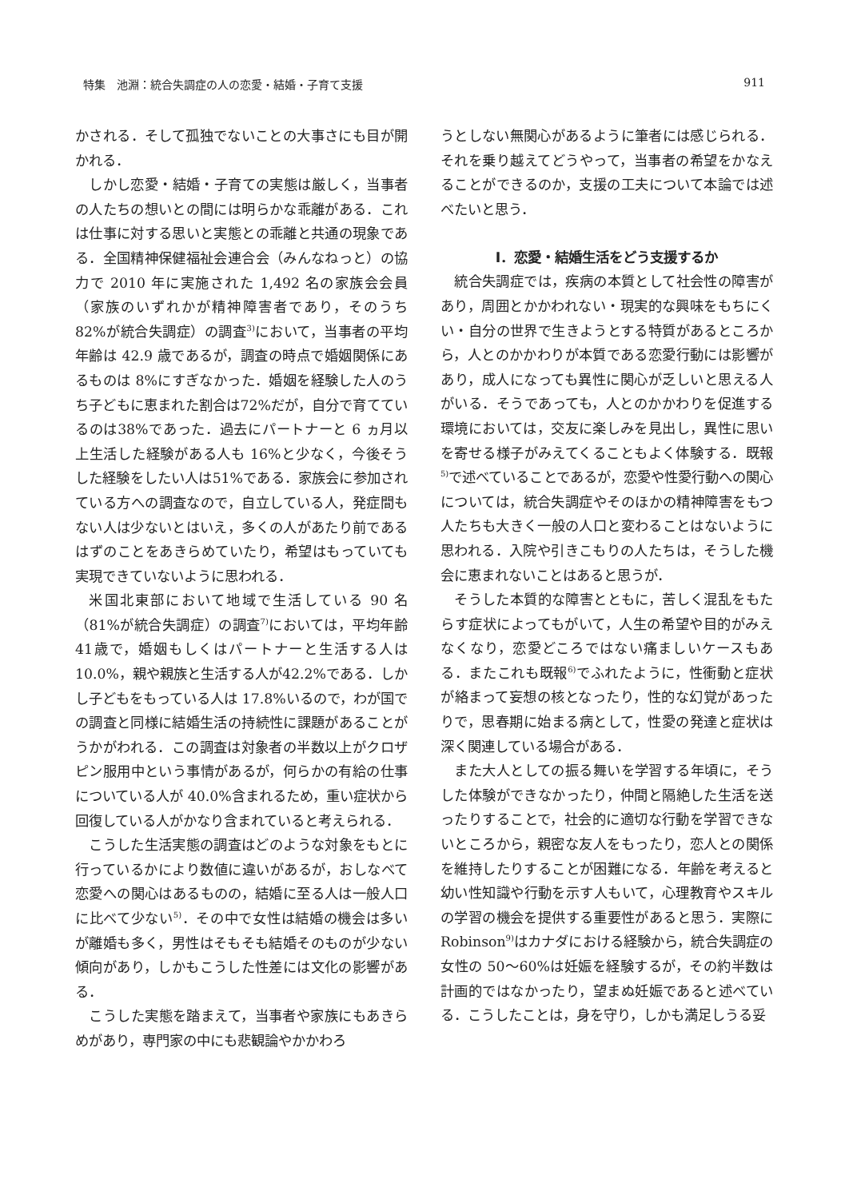特集　池淵：統合失調症の人の恋愛・結婚・子育て支援 911
かされる．そして孤独でないことの大事さにも目が開かれる．
しかし恋愛・結婚・子育ての実態は厳しく，当事者の人たちの想いとの間には明らかな乖離がある．これは仕事に対する思いと実態との乖離と共通の現象である．全国精神保健福祉会連合会（みんなねっと）の協力で 2010 年に実施された 1,492 名の家族会会員（家族のいずれかが精神障害者であり，そのうち 82%が統合失調症）の調査<sup>3)</sup>において，当事者の平均年齢は 42.9 歳であるが，調査の時点で婚姻関係にあるものは 8%にすぎなかった．婚姻を経験した人のうち子どもに恵まれた割合は72%だが，自分で育てているのは38%であった．過去にパートナーと 6 ヵ月以上生活した経験がある人も 16%と少なく，今後そうした経験をしたい人は51%である．家族会に参加されている方への調査なので，自立している人，発症間もない人は少ないとはいえ，多くの人があたり前であるはずのことをあきらめていたり，希望はもっていても実現できていないように思われる．
米国北東部において地域で生活している 90 名（81%が統合失調症）の調査<sup>7)</sup>においては，平均年齢41歳で，婚姻もしくはパートナーと生活する人は10.0%，親や親族と生活する人が42.2%である．しかし子どもをもっている人は 17.8%いるので，わが国での調査と同様に結婚生活の持続性に課題があることがうかがわれる．この調査は対象者の半数以上がクロザピン服用中という事情があるが，何らかの有給の仕事についている人が 40.0%含まれるため，重い症状から回復している人がかなり含まれていると考えられる．
こうした生活実態の調査はどのような対象をもとに行っているかにより数値に違いがあるが，おしなべて恋愛への関心はあるものの，結婚に至る人は一般人口に比べて少ない<sup>5)</sup>．その中で女性は結婚の機会は多いが離婚も多く，男性はそもそも結婚そのものが少ない傾向があり，しかもこうした性差には文化の影響がある．
こうした実態を踏まえて，当事者や家族にもあきらめがあり，専門家の中にも悲観論やかかわろ
うとしない無関心があるように筆者には感じられる．それを乗り越えてどうやって，当事者の希望をかなえることができるのか，支援の工夫について本論では述べたいと思う．
I．恋愛・結婚生活をどう支援するか
統合失調症では，疾病の本質として社会性の障害があり，周囲とかかわれない・現実的な興味をもちにくい・自分の世界で生きようとする特質があるところから，人とのかかわりが本質である恋愛行動には影響があり，成人になっても異性に関心が乏しいと思える人がいる．そうであっても，人とのかかわりを促進する環境においては，交友に楽しみを見出し，異性に思いを寄せる様子がみえてくることもよく体験する．既報<sup>5)</sup>で述べていることであるが，恋愛や性愛行動への関心については，統合失調症やそのほかの精神障害をもつ人たちも大きく一般の人口と変わることはないように思われる．入院や引きこもりの人たちは，そうした機会に恵まれないことはあると思うが．
そうした本質的な障害とともに，苦しく混乱をもたらす症状によってもがいて，人生の希望や目的がみえなくなり，恋愛どころではない痛ましいケースもある．またこれも既報<sup>6)</sup>でふれたように，性衝動と症状が絡まって妄想の核となったり，性的な幻覚があったりで，思春期に始まる病として，性愛の発達と症状は深く関連している場合がある．
また大人としての振る舞いを学習する年頃に，そうした体験ができなかったり，仲間と隔絶した生活を送ったりすることで，社会的に適切な行動を学習できないところから，親密な友人をもったり，恋人との関係を維持したりすることが困難になる．年齢を考えると幼い性知識や行動を示す人もいて，心理教育やスキルの学習の機会を提供する重要性があると思う．実際に Robinson<sup>9)</sup>はカナダにおける経験から，統合失調症の女性の 50〜60%は妊娠を経験するが，その約半数は計画的ではなかったり，望まぬ妊娠であると述べている．こうしたことは，身を守り，しかも満足しうる妥